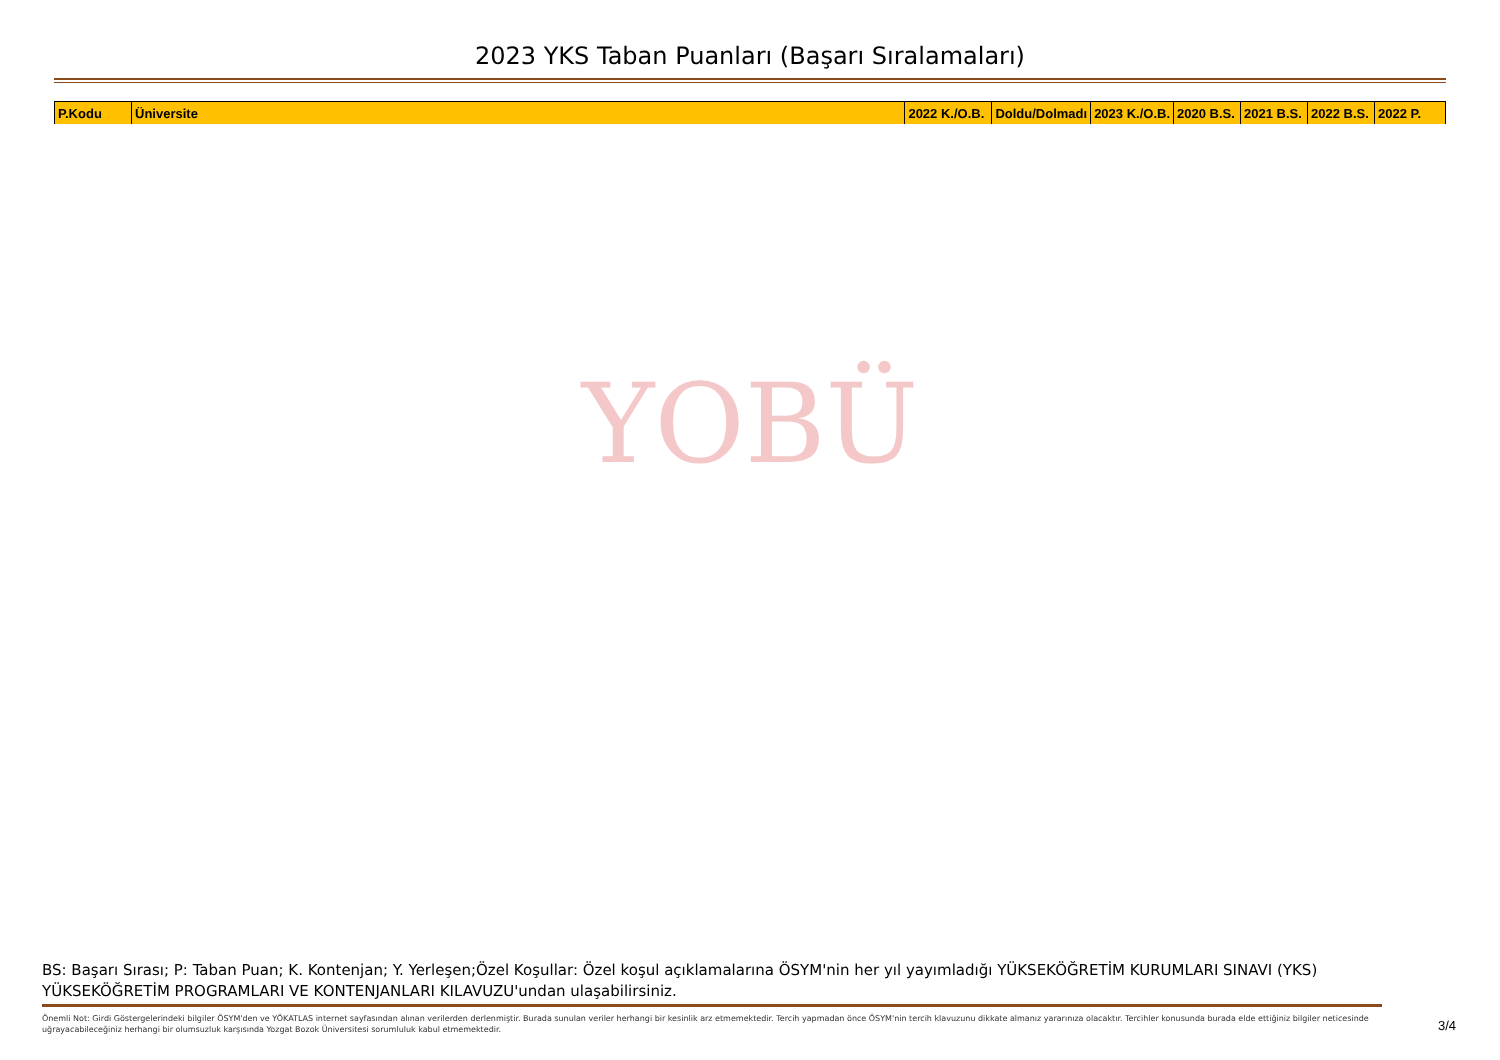2023 YKS Taban Puanları (Başarı Sıralamaları)
| P.Kodu | Üniversite | 2022 K./O.B. | Doldu/Dolmadı | 2023 K./O.B. | 2020 B.S. | 2021 B.S. | 2022 B.S. | 2022 P. |
| --- | --- | --- | --- | --- | --- | --- | --- | --- |
YOBÜ
BS: Başarı Sırası; P: Taban Puan; K. Kontenjan; Y. Yerleşen;Özel Koşullar: Özel koşul açıklamalarına ÖSYM'nin her yıl yayımladığı YÜKSEKÖĞRETİM KURUMLARI SINAVI (YKS) YÜKSEKÖĞRETİM PROGRAMLARI VE KONTENJANLARI KILAVUZU'undan ulaşabilirsiniz.
Önemli Not: Girdi Göstergelerindeki bilgiler ÖSYM'den ve YÖKATLAS internet sayfasından alınan verilerden derlenmiştir. Burada sunulan veriler herhangi bir kesinlik arz etmemektedir. Tercih yapmadan önce ÖSYM'nin tercih klavuzunu dikkate almanız yararınıza olacaktır. Tercihler konusunda burada elde ettiğiniz bilgiler neticesinde uğrayacabileceğiniz herhangi bir olumsuzluk karşısında Yozgat Bozok Üniversitesi sorumluluk kabul etmemektedir.
3/4